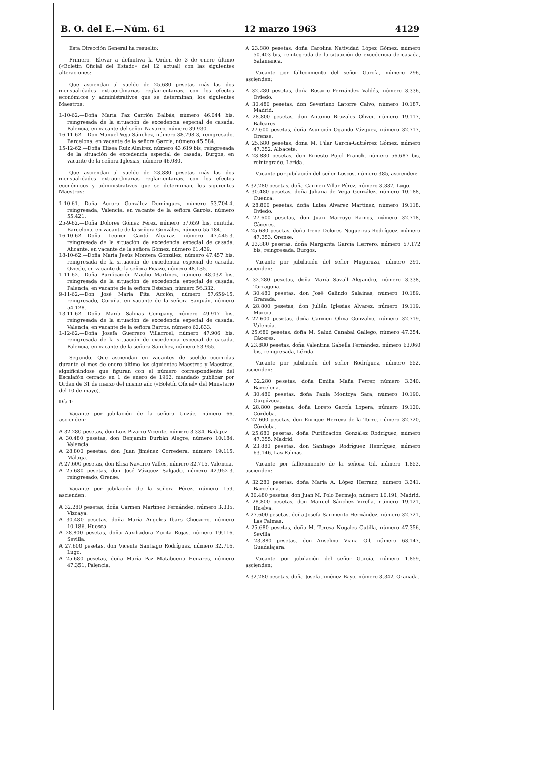B. O. del E.—Núm. 61 12 marzo 1963 4129
Esta Dirección General ha resuelto:
Primero.—Elevar a definitiva la Orden de 3 de enero último («Boletín Oficial del Estado» del 12 actual) con las siguientes alteraciones:
Que asciendan al sueldo de 25.680 pesetas más las dos mensualidades extraordinarias reglamentarias, con los efectos económicos y administrativos que se determinan, los siguientes Maestros:
1-10-62.—Doña María Paz Carrión Balbás, número 46.044 bis, reingresada de la situación de excedencia especial de casada, Palencia, en vacante del señor Navarro, número 39.930.
16-11-62.—Don Manuel Veja Sánchez, número 38.798-3, reingresado, Barcelona, en vacante de la señora García, número 45.584.
15-12-62.—Doña Elisea Ruiz Almírez, número 43.619 bis, reingresada de la situación de excedencia especial de casada, Burgos, en vacante de la señora Iglesias, número 46.080.
Que asciendan al sueldo de 23.880 pesetas más las dos mensualidades extraordinarias reglamentarias, con los efectos económicos y administrativos que se determinan, los siguientes Maestros:
1-10-61.—Doña Aurora González Domínguez, número 53.704-4, reingresada, Valencia, en vacante de la señora Garcés, número 55.421.
25-9-62.—Doña Dolores Gómez Pérez, número 57.659 bis, omitida, Barcelona, en vacante de la señora González, número 55.184.
16-10-62.—Doña Leonor Cantó Alcaraz, número 47.445-3, reingresada de la situación de excedencia especial de casada, Alicante, en vacante de la señora Gómez, número 61.439.
18-10-62.—Doña María Jesús Montera González, número 47.457 bis, reingresada de la situación de excedencia especial de casada, Oviedo, en vacante de la señora Picazo, número 48.135.
1-11-62.—Doña Purificación Macho Martínez, número 48.032 bis, reingresada de la situación de excedencia especial de casada, Palencia, en vacante de la señora Esteban, número 56.332.
9-11-62.—Don José María Pita Acción, número 57.659-15, reingresado, Coruña, en vacante de la señora Sanjuán, número 54.128.
13-11-62.—Doña María Salinas Company, número 49.917 bis, reingresada de la situación de excedencia especial de casada, Valencia, en vacante de la señora Barros, número 62.833.
1-12-62.—Doña Josefa Guerrero Villarroel, número 47.906 bis, reingresada de la situación de excedencia especial de casada, Palencia, en vacante de la señora Sánchez, número 53.955.
Segundo.—Que asciendan en vacantes de sueldo ocurridas durante el mes de enero último los siguientes Maestros y Maestras, significándose que figuran con el número correspondiente del Escalafón cerrado en 1 de enero de 1962, mandado publicar por Orden de 31 de marzo del mismo año («Boletín Oficial» del Ministerio del 10 de mayo).
Día 1:
Vacante por jubilación de la señora Unzúe, número 66, ascienden:
A 32.280 pesetas, don Luis Pizarro Vicente, número 3.334, Badajoz.
A 30.480 pesetas, don Benjamín Durbán Alegre, número 10.184, Valencia.
A 28.800 pesetas, don Juan Jiménez Corredera, número 19.115, Málaga.
A 27.600 pesetas, don Elisa Navarro Vallés, número 32.715, Valencia.
A 25.680 pesetas, don José Vázquez Salgado, número 42.952-3, reingresado, Orense.
Vacante por jubilación de la señora Pérez, número 159, ascienden:
A 32.280 pesetas, doña Carmen Martínez Fernández, número 3.335, Vizcaya.
A 30.480 pesetas, doña María Angeles Ibars Chocarro, número 10.186, Huesca.
A 28.800 pesetas, doña Auxiliadora Zurita Rojas, número 19.116, Sevilla.
A 27.600 pesetas, don Vicente Santiago Rodríguez, número 32.716, Lugo.
A 25.680 pesetas, doña María Paz Matabuena Henares, número 47.351, Palencia.
A 23.880 pesetas, doña Carolina Natividad López Gómez, número 50.403 bis, reintegrada de la situación de excedencia de casada, Salamanca.
Vacante por fallecimiento del señor García, número 296, ascienden:
A 32.280 pesetas, doña Rosario Fernández Valdés, número 3.336, Oviedo.
A 30.480 pesetas, don Severiano Latorre Calvo, número 10.187, Madrid.
A 28.800 pesetas, don Antonio Brazales Oliver, número 19.117, Baleares.
A 27.600 pesetas, doña Asunción Ogando Vázquez, número 32.717, Orense.
A 25.680 pesetas, doña M. Pilar García-Gutiérrez Gómez, número 47.352, Albacete.
A 23.880 pesetas, don Ernesto Pujol Franch, número 56.687 bis, reintegrado, Lérida.
Vacante por jubilación del señor Loscos, número 385, ascienden:
A 32.280 pesetas, doña Carmen Villar Pérez, número 3.337, Lugo.
A 30.480 pesetas, doña Juliana de Vega González, número 10.188, Cuenca.
A 28.800 pesetas, doña Luisa Alvarez Martínez, número 19.118, Oviedo.
A 27.600 pesetas, don Juan Marroyo Ramos, número 32.718, Cáceres.
A 25.680 pesetas, doña Irene Dolores Nogueiras Rodríguez, número 47.353, Orense.
A 23.880 pesetas, doña Margarita García Herrero, número 57.172 bis, reingresada, Burgos.
Vacante por jubilación del señor Muguruza, número 391, ascienden:
A 32.280 pesetas, doña María Savall Alejandro, número 3.338, Tarragona.
A 30.480 pesetas, don José Galindo Salainas, número 10.189, Granada.
A 28.800 pesetas, don Julián Iglesias Alvarez, número 19.119, Murcia.
A 27.600 pesetas, doña Carmen Oliva Gonzalvo, número 32.719, Valencia.
A 25.680 pesetas, doña M. Salud Canabal Gallego, número 47.354, Cáceres.
A 23.880 pesetas, doña Valentina Gabella Fernández, número 63.060 bis, reingresada, Lérida.
Vacante por jubilación del señor Rodríguez, número 552, ascienden:
A 32.280 pesetas, doña Emilia Maña Ferrer, número 3.340, Barcelona.
A 30.480 pesetas, doña Paula Montoya Sara, número 10.190, Guipúzcoa.
A 28.800 pesetas, doña Loreto García Lopera, número 19.120, Córdoba.
A 27.600 pesetas, don Enrique Herrera de la Torre, número 32.720, Córdoba.
A 25.680 pesetas, doña Purificación González Rodríguez, número 47.355, Madrid.
A 23.880 pesetas, don Santiago Rodríguez Henríquez, número 63.146, Las Palmas.
Vacante por fallecimiento de la señora Gil, número 1.853, ascienden:
A 32.280 pesetas, doña María A. López Herranz, número 3.341, Barcelona.
A 30.480 pesetas, don Juan M. Polo Bermejo, número 10.191, Madrid.
A 28.800 pesetas, don Manuel Sánchez Virella, número 19.121, Huelva.
A 27.600 pesetas, doña Josefa Sarmiento Hernández, número 32.721, Las Palmas.
A 25.680 pesetas, doña M. Teresa Nogales Cutilla, número 47.356, Sevilla
A 23.880 pesetas, don Anselmo Viana Gil, número 63.147, Guadalajara.
Vacante por jubilación del señor García, número 1.859, ascienden:
A 32.280 pesetas, doña Josefa Jiménez Bayo, número 3.342, Granada.